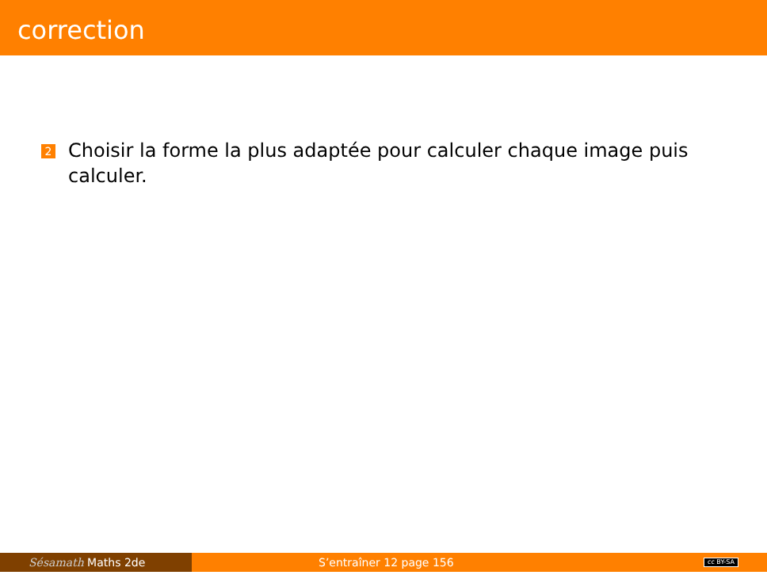correction
2
Choisir la forme la plus adaptée pour calculer chaque image puis calculer.
Sésamath Maths 2de S’entraîner 12 page 156
cc BY-SA